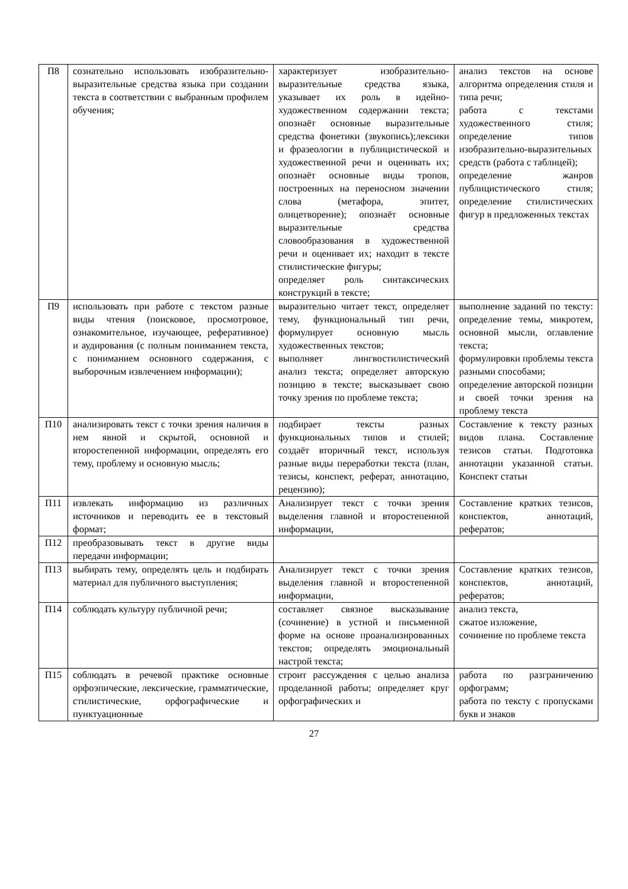| П8 | сознательно использовать изобразительно-выразительные средства языка при создании текста в соответствии с выбранным профилем обучения; | характеризует изобразительно-выразительные средства языка, указывает их роль в идейно-художественном содержании текста; опознаёт основные выразительные средства фонетики (звукопись);лексики и фразеологии в публицистической и художественной речи и оценивать их; опознаёт основные виды тропов, построенных на переносном значении слова (метафора, эпитет, олицетворение); опознаёт основные выразительные средства словообразования в художественной речи и оценивает их; находит в тексте стилистические фигуры; определяет роль синтаксических конструкций в тексте; | анализ текстов на основе алгоритма определения стиля и типа речи; работа с текстами художественного стиля; определение типов изобразительно-выразительных средств (работа с таблицей); определение жанров публицистического стиля; определение стилистических фигур в предложенных текстах |
| П9 | использовать при работе с текстом разные виды чтения (поисковое, просмотровое, ознакомительное, изучающее, реферативное) и аудирования (с полным пониманием текста, с пониманием основного содержания, с выборочным извлечением информации); | выразительно читает текст, определяет тему, функциональный тип речи, формулирует основную мысль художественных текстов; выполняет лингвостилистический анализ текста; определяет авторскую позицию в тексте; высказывает свою точку зрения по проблеме текста; | выполнение заданий по тексту: определение темы, микротем, основной мысли, оглавление текста; формулировки проблемы текста разными способами; определение авторской позиции и своей точки зрения на проблему текста |
| П10 | анализировать текст с точки зрения наличия в нем явной и скрытой, основной и второстепенной информации, определять его тему, проблему и основную мысль; | подбирает тексты разных функциональных типов и стилей; создаёт вторичный текст, используя разные виды переработки текста (план, тезисы, конспект, реферат, аннотацию, рецензию); | Составление к тексту разных видов плана. Составление тезисов статьи. Подготовка аннотации указанной статьи. Конспект статьи |
| П11 | извлекать информацию из различных источников и переводить ее в текстовый формат; | Анализирует текст с точки зрения выделения главной и второстепенной информации, | Составление кратких тезисов, конспектов, аннотаций, рефератов; |
| П12 | преобразовывать текст в другие виды передачи информации; | | |
| П13 | выбирать тему, определять цель и подбирать материал для публичного выступления; | Анализирует текст с точки зрения выделения главной и второстепенной информации, | Составление кратких тезисов, конспектов, аннотаций, рефератов; |
| П14 | соблюдать культуру публичной речи; | составляет связное высказывание (сочинение) в устной и письменной форме на основе проанализированных текстов; определять эмоциональный настрой текста; | анализ текста, сжатое изложение, сочинение по проблеме текста |
| П15 | соблюдать в речевой практике основные орфоэпические, лексические, грамматические, стилистические, орфографические и пунктуационные | строит рассуждения с целью анализа проделанной работы; определяет круг орфографических и | работа по разграничению орфограмм; работа по тексту с пропусками букв и знаков |
27